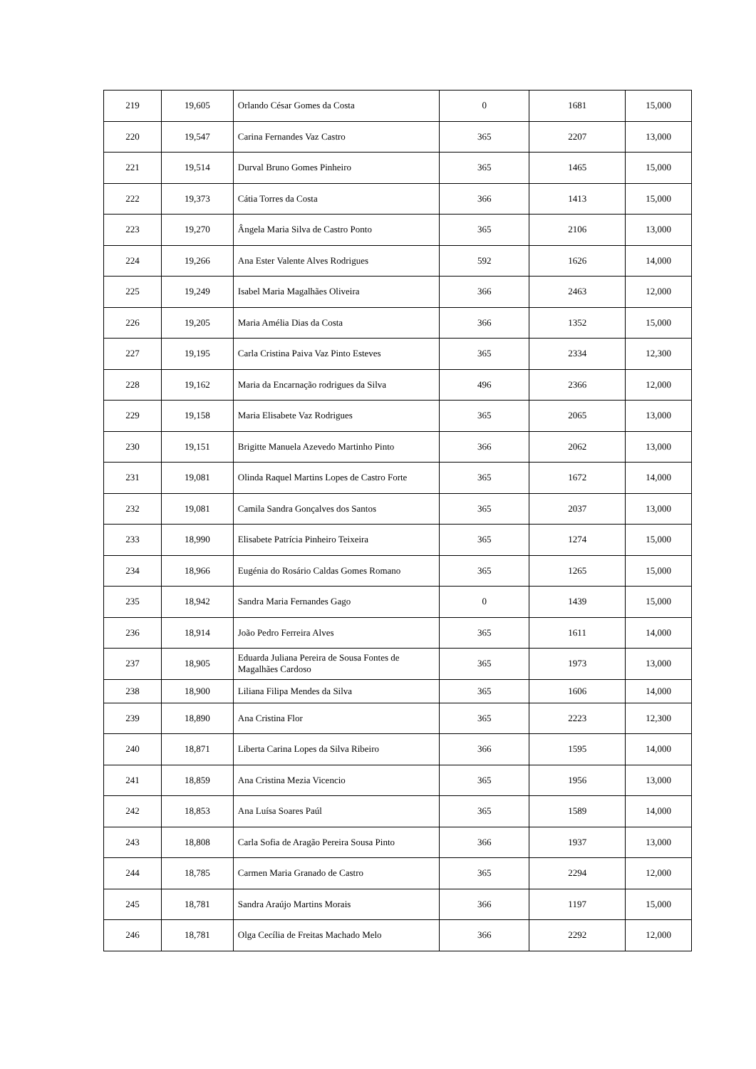| 219 | 19,605 | Orlando César Gomes da Costa | 0 | 1681 | 15,000 |
| 220 | 19,547 | Carina Fernandes Vaz Castro | 365 | 2207 | 13,000 |
| 221 | 19,514 | Durval Bruno Gomes Pinheiro | 365 | 1465 | 15,000 |
| 222 | 19,373 | Cátia Torres da Costa | 366 | 1413 | 15,000 |
| 223 | 19,270 | Ângela Maria Silva de Castro Ponto | 365 | 2106 | 13,000 |
| 224 | 19,266 | Ana Ester Valente Alves Rodrigues | 592 | 1626 | 14,000 |
| 225 | 19,249 | Isabel Maria Magalhães Oliveira | 366 | 2463 | 12,000 |
| 226 | 19,205 | Maria Amélia Dias da Costa | 366 | 1352 | 15,000 |
| 227 | 19,195 | Carla Cristina Paiva Vaz Pinto Esteves | 365 | 2334 | 12,300 |
| 228 | 19,162 | Maria da Encarnação rodrigues da Silva | 496 | 2366 | 12,000 |
| 229 | 19,158 | Maria Elisabete Vaz Rodrigues | 365 | 2065 | 13,000 |
| 230 | 19,151 | Brigitte Manuela Azevedo Martinho Pinto | 366 | 2062 | 13,000 |
| 231 | 19,081 | Olinda Raquel Martins Lopes de Castro Forte | 365 | 1672 | 14,000 |
| 232 | 19,081 | Camila Sandra Gonçalves dos Santos | 365 | 2037 | 13,000 |
| 233 | 18,990 | Elisabete Patrícia Pinheiro Teixeira | 365 | 1274 | 15,000 |
| 234 | 18,966 | Eugénia do Rosário Caldas Gomes Romano | 365 | 1265 | 15,000 |
| 235 | 18,942 | Sandra Maria Fernandes Gago | 0 | 1439 | 15,000 |
| 236 | 18,914 | João Pedro Ferreira Alves | 365 | 1611 | 14,000 |
| 237 | 18,905 | Eduarda Juliana Pereira de Sousa Fontes de Magalhães Cardoso | 365 | 1973 | 13,000 |
| 238 | 18,900 | Liliana Filipa Mendes da Silva | 365 | 1606 | 14,000 |
| 239 | 18,890 | Ana Cristina Flor | 365 | 2223 | 12,300 |
| 240 | 18,871 | Liberta Carina Lopes da Silva Ribeiro | 366 | 1595 | 14,000 |
| 241 | 18,859 | Ana Cristina Mezia Vicencio | 365 | 1956 | 13,000 |
| 242 | 18,853 | Ana Luísa Soares Paúl | 365 | 1589 | 14,000 |
| 243 | 18,808 | Carla Sofia de Aragão Pereira Sousa Pinto | 366 | 1937 | 13,000 |
| 244 | 18,785 | Carmen Maria Granado de Castro | 365 | 2294 | 12,000 |
| 245 | 18,781 | Sandra Araújo Martins Morais | 366 | 1197 | 15,000 |
| 246 | 18,781 | Olga Cecília de Freitas Machado Melo | 366 | 2292 | 12,000 |